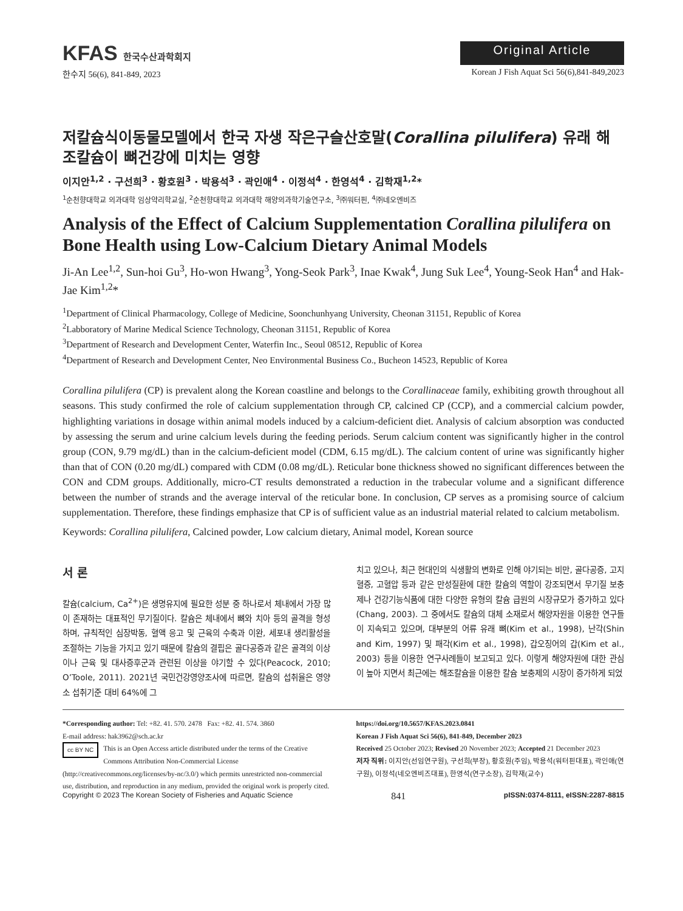KFAS 한국수산과학회지
Original Article
한수지 56(6), 841-849, 2023 Korean J Fish Aquat Sci 56(6),841-849,2023
저칼슘식이동물모델에서 한국 자생 작은구슬산호말(Corallina pilulifera) 유래 해조칼슘이 뼈건강에 미치는 영향
이지안<sup>1,2</sup> · 구선희<sup>3</sup> · 황호원<sup>3</sup> · 박용석<sup>3</sup> · 곽인애<sup>4</sup> · 이정석<sup>4</sup> · 한영석<sup>4</sup> · 김학재<sup>1,2</sup>*
<sup>1</sup> 순천향대학교 의과대학 임상약리학교실, <sup>2</sup>순천향대학교 의과대학 해양의과학기술연구소, <sup>3</sup>㈜워터핀, <sup>4</sup>㈜네오엔비즈
Analysis of the Effect of Calcium Supplementation Corallina pilulifera on Bone Health using Low-Calcium Dietary Animal Models
Ji-An Lee<sup>1,2</sup>, Sun-hoi Gu<sup>3</sup>, Ho-won Hwang<sup>3</sup>, Yong-Seok Park<sup>3</sup>, Inae Kwak<sup>4</sup>, Jung Suk Lee<sup>4</sup>, Young-Seok Han<sup>4</sup> and Hak-Jae Kim<sup>1,2</sup>*
<sup>1</sup> Department of Clinical Pharmacology, College of Medicine, Soonchunhyang University, Cheonan 31151, Republic of Korea
<sup>2</sup> Labboratory of Marine Medical Science Technology, Cheonan 31151, Republic of Korea
<sup>3</sup> Department of Research and Development Center, Waterfin Inc., Seoul 08512, Republic of Korea
<sup>4</sup> Department of Research and Development Center, Neo Environmental Business Co., Bucheon 14523, Republic of Korea
Corallina pilulifera (CP) is prevalent along the Korean coastline and belongs to the Corallinaceae family, exhibiting growth throughout all seasons. This study confirmed the role of calcium supplementation through CP, calcined CP (CCP), and a commercial calcium powder, highlighting variations in dosage within animal models induced by a calcium-deficient diet. Analysis of calcium absorption was conducted by assessing the serum and urine calcium levels during the feeding periods. Serum calcium content was significantly higher in the control group (CON, 9.79 mg/dL) than in the calcium-deficient model (CDM, 6.15 mg/dL). The calcium content of urine was significantly higher than that of CON (0.20 mg/dL) compared with CDM (0.08 mg/dL). Reticular bone thickness showed no significant differences between the CON and CDM groups. Additionally, micro-CT results demonstrated a reduction in the trabecular volume and a significant difference between the number of strands and the average interval of the reticular bone. In conclusion, CP serves as a promising source of calcium supplementation. Therefore, these findings emphasize that CP is of sufficient value as an industrial material related to calcium metabolism.
Keywords: Corallina pilulifera, Calcined powder, Low calcium dietary, Animal model, Korean source
서 론
칼슘(calcium, Ca<sup>2+</sup>)은 생명유지에 필요한 성분 중 하나로서 체내에서 가장 많이 존재하는 대표적인 무기질이다. 칼슘은 체내에서 뼈와 치아 등의 골격을 형성하며, 규칙적인 심장박동, 혈액 응고 및 근육의 수축과 이완, 세포내 생리활성을 조절하는 기능을 가지고 있기 때문에 칼슘의 결핍은 골다공증과 같은 골격의 이상이나 근육 및 대사증후군과 관련된 이상을 야기할 수 있다(Peacock, 2010; O’Toole, 2011). 2021년 국민건강영양조사에 따르면, 칼슘의 섭취율은 영양소 섭취기준 대비 64%에 그
치고 있으나, 최근 현대인의 식생활의 변화로 인해 야기되는 비만, 골다공증, 고지혈증, 고혈압 등과 같은 만성질환에 대한 칼슘의 역할이 강조되면서 무기질 보충제나 건강기능식품에 대한 다양한 유형의 칼슘 급원의 시장규모가 증가하고 있다(Chang, 2003). 그 중에서도 칼슘의 대체 소재로서 해양자원을 이용한 연구들이 지속되고 있으며, 대부분의 어류 유래 뼈(Kim et al., 1998), 난각(Shin and Kim, 1997) 및 패각(Kim et al., 1998), 갑오징어의 갑(Kim et al., 2003) 등을 이용한 연구사례들이 보고되고 있다. 이렇게 해양자원에 대한 관심이 높아 지면서 최근에는 해조칼슘을 이용한 칼슘 보충제의 시장이 증가하게 되었
*Corresponding author: Tel: +82. 41. 570. 2478 Fax: +82. 41. 574. 3860
E-mail address: hak3962@sch.ac.kr
cc BY NC This is an Open Access article distributed under the terms of the Creative Commons Attribution Non-Commercial License (http://creativecommons.org/licenses/by-nc/3.0/) which permits unrestricted non-commercial use, distribution, and reproduction in any medium, provided the original work is properly cited.
https://doi.org/10.5657/KFAS.2023.0841
Korean J Fish Aquat Sci 56(6), 841-849, December 2023
Received 25 October 2023; Revised 20 November 2023; Accepted 21 December 2023
저자 직위: 이지안(선임연구원), 구선희(부장), 황호원(주임), 박용석(워터핀대표), 곽인애(연구원), 이정석(네오엔비즈대표), 한영석(연구소장), 김학재(교수)
Copyright © 2023 The Korean Society of Fisheries and Aquatic Science 841 pISSN:0374-8111, eISSN:2287-8815